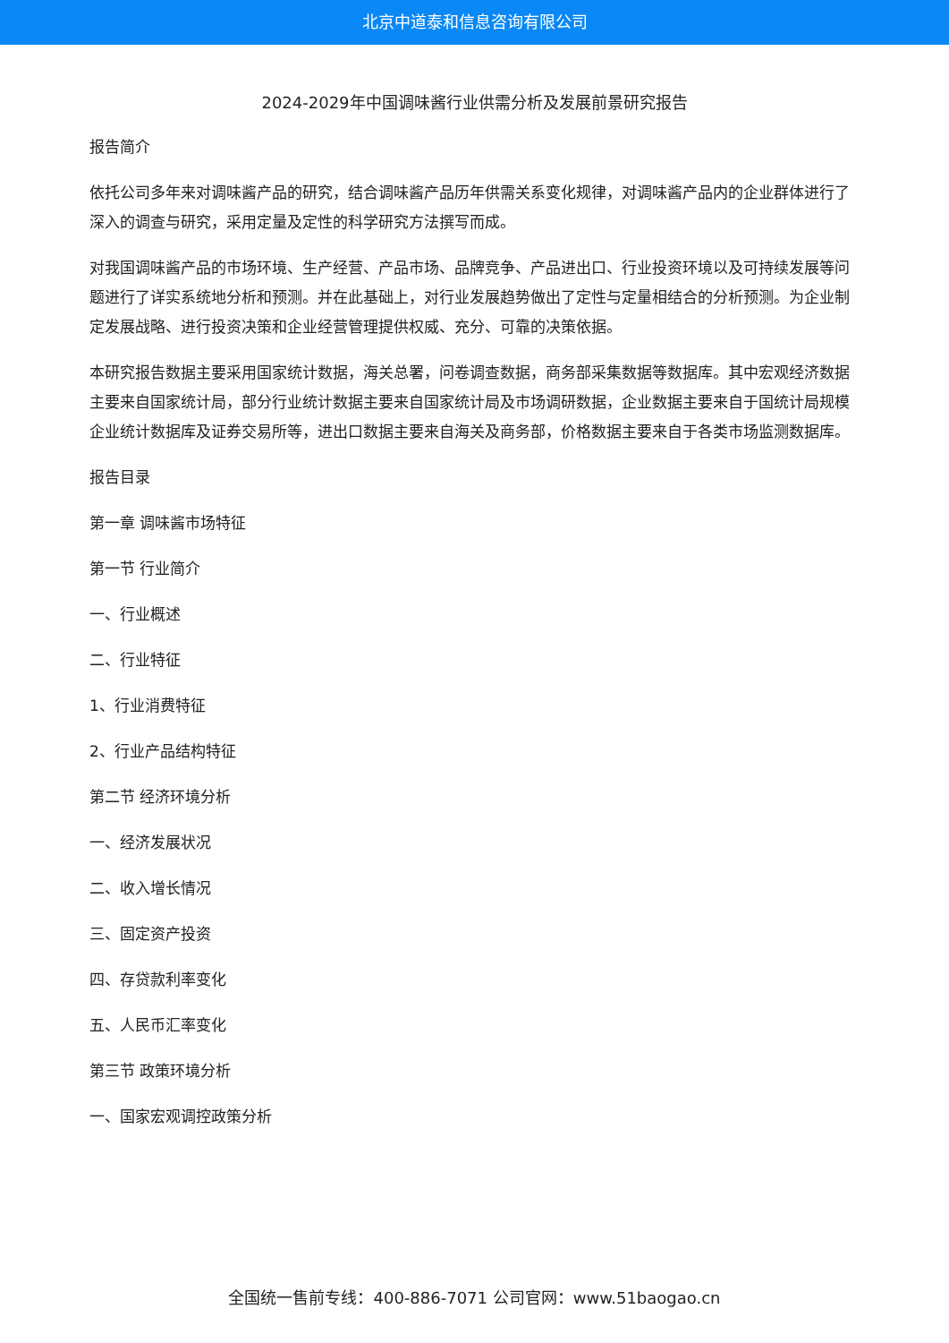北京中道泰和信息咨询有限公司
2024-2029年中国调味酱行业供需分析及发展前景研究报告
报告简介
依托公司多年来对调味酱产品的研究，结合调味酱产品历年供需关系变化规律，对调味酱产品内的企业群体进行了深入的调查与研究，采用定量及定性的科学研究方法撰写而成。
对我国调味酱产品的市场环境、生产经营、产品市场、品牌竞争、产品进出口、行业投资环境以及可持续发展等问题进行了详实系统地分析和预测。并在此基础上，对行业发展趋势做出了定性与定量相结合的分析预测。为企业制定发展战略、进行投资决策和企业经营管理提供权威、充分、可靠的决策依据。
本研究报告数据主要采用国家统计数据，海关总署，问卷调查数据，商务部采集数据等数据库。其中宏观经济数据主要来自国家统计局，部分行业统计数据主要来自国家统计局及市场调研数据，企业数据主要来自于国统计局规模企业统计数据库及证券交易所等，进出口数据主要来自海关及商务部，价格数据主要来自于各类市场监测数据库。
报告目录
第一章 调味酱市场特征
第一节 行业简介
一、行业概述
二、行业特征
1、行业消费特征
2、行业产品结构特征
第二节 经济环境分析
一、经济发展状况
二、收入增长情况
三、固定资产投资
四、存贷款利率变化
五、人民币汇率变化
第三节 政策环境分析
一、国家宏观调控政策分析
全国统一售前专线：400-886-7071 公司官网：www.51baogao.cn